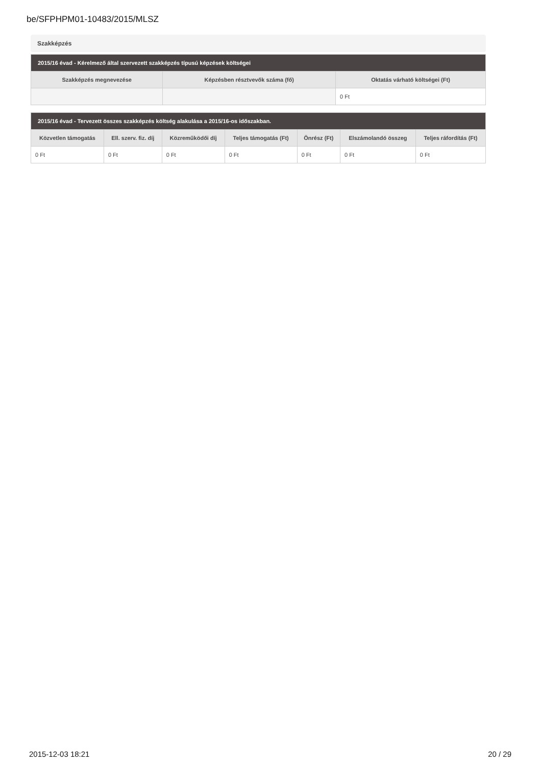be/SFPHPM01-10483/2015/MLSZ
Szakképzés
| 2015/16 évad - Kérelmező által szervezett szakképzés típusú képzések költségei | | |
| --- | --- | --- |
| Szakképzés megnevezése | Képzésben résztvevők száma (fő) | Oktatás várható költségei (Ft) |
| | | 0 Ft |
| 2015/16 évad - Tervezett összes szakképzés költség alakulása a 2015/16-os időszakban. | | | | | | |
| --- | --- | --- | --- | --- | --- | --- |
| Közvetlen támogatás | Ell. szerv. fiz. díj | Közreműködői díj | Teljes támogatás (Ft) | Önrész (Ft) | Elszámolandó összeg | Teljes ráfordítás (Ft) |
| 0 Ft | 0 Ft | 0 Ft | 0 Ft | 0 Ft | 0 Ft | 0 Ft |
2015-12-03 18:21 20 / 29